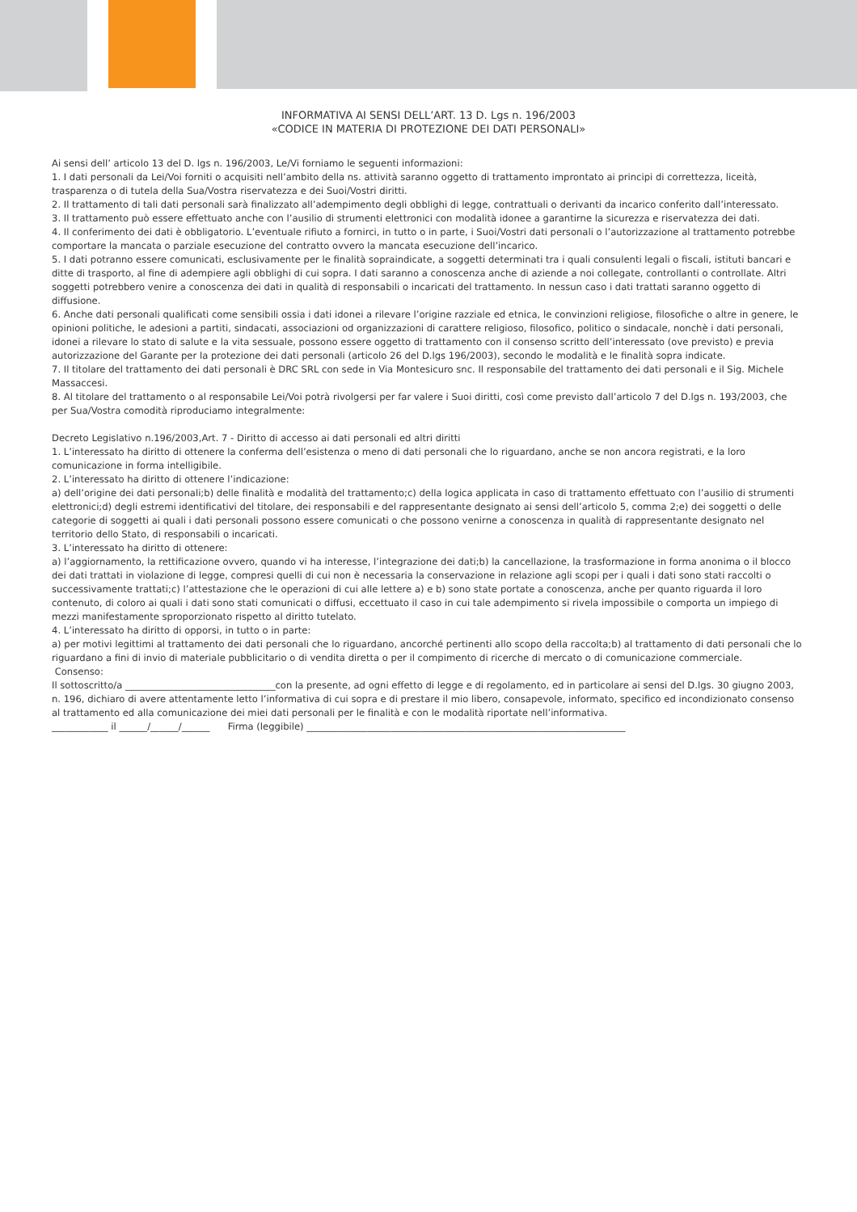INFORMATIVA AI SENSI DELL’ART. 13 D. Lgs n. 196/2003
«CODICE IN MATERIA DI PROTEZIONE DEI DATI PERSONALI»
Ai sensi dell’ articolo 13 del D. lgs n. 196/2003, Le/Vi forniamo le seguenti informazioni:
1. I dati personali da Lei/Voi forniti o acquisiti nell’ambito della ns. attività saranno oggetto di trattamento improntato ai principi di correttezza, liceità, trasparenza o di tutela della Sua/Vostra riservatezza e dei Suoi/Vostri diritti.
2. Il trattamento di tali dati personali sarà finalizzato all’adempimento degli obblighi di legge, contrattuali o derivanti da incarico conferito dall’interessato.
3. Il trattamento può essere effettuato anche con l’ausilio di strumenti elettronici con modalità idonee a garantirne la sicurezza e riservatezza dei dati.
4. Il conferimento dei dati è obbligatorio. L’eventuale rifiuto a fornirci, in tutto o in parte, i Suoi/Vostri dati personali o l’autorizzazione al trattamento potrebbe comportare la mancata o parziale esecuzione del contratto ovvero la mancata esecuzione dell’incarico.
5. I dati potranno essere comunicati, esclusivamente per le finalità sopraindicate, a soggetti determinati tra i quali consulenti legali o fiscali, istituti bancari e ditte di trasporto, al fine di adempiere agli obblighi di cui sopra. I dati saranno a conoscenza anche di aziende a noi collegate, controllanti o controllate. Altri soggetti potrebbero venire a conoscenza dei dati in qualità di responsabili o incaricati del trattamento. In nessun caso i dati trattati saranno oggetto di diffusione.
6. Anche dati personali qualificati come sensibili ossia i dati idonei a rilevare l’origine razziale ed etnica, le convinzioni religiose, filosofiche o altre in genere, le opinioni politiche, le adesioni a partiti, sindacati, associazioni od organizzazioni di carattere religioso, filosofico, politico o sindacale, nonchè i dati personali, idonei a rilevare lo stato di salute e la vita sessuale, possono essere oggetto di trattamento con il consenso scritto dell’interessato (ove previsto) e previa autorizzazione del Garante per la protezione dei dati personali (articolo 26 del D.lgs 196/2003), secondo le modalità e le finalità sopra indicate.
7. Il titolare del trattamento dei dati personali è DRC SRL con sede in Via Montesicuro snc. Il responsabile del trattamento dei dati personali e il Sig. Michele Massaccesi.
8. Al titolare del trattamento o al responsabile Lei/Voi potrà rivolgersi per far valere i Suoi diritti, così come previsto dall’articolo 7 del D.lgs n. 193/2003, che per Sua/Vostra comodità riproduciamo integralmente:
Decreto Legislativo n.196/2003,Art. 7 - Diritto di accesso ai dati personali ed altri diritti
1. L’interessato ha diritto di ottenere la conferma dell’esistenza o meno di dati personali che lo riguardano, anche se non ancora registrati, e la loro comunicazione in forma intelligibile.
2. L’interessato ha diritto di ottenere l’indicazione:
a) dell’origine dei dati personali;b) delle finalità e modalità del trattamento;c) della logica applicata in caso di trattamento effettuato con l’ausilio di strumenti elettronici;d) degli estremi identificativi del titolare, dei responsabili e del rappresentante designato ai sensi dell’articolo 5, comma 2;e) dei soggetti o delle categorie di soggetti ai quali i dati personali possono essere comunicati o che possono venirne a conoscenza in qualità di rappresentante designato nel territorio dello Stato, di responsabili o incaricati.
3. L’interessato ha diritto di ottenere:
a) l’aggiornamento, la rettificazione ovvero, quando vi ha interesse, l’integrazione dei dati;b) la cancellazione, la trasformazione in forma anonima o il blocco dei dati trattati in violazione di legge, compresi quelli di cui non è necessaria la conservazione in relazione agli scopi per i quali i dati sono stati raccolti o successivamente trattati;c) l’attestazione che le operazioni di cui alle lettere a) e b) sono state portate a conoscenza, anche per quanto riguarda il loro contenuto, di coloro ai quali i dati sono stati comunicati o diffusi, eccettuato il caso in cui tale adempimento si rivela impossibile o comporta un impiego di mezzi manifestamente sproporzionato rispetto al diritto tutelato.
4. L’interessato ha diritto di opporsi, in tutto o in parte:
a) per motivi legittimi al trattamento dei dati personali che lo riguardano, ancorché pertinenti allo scopo della raccolta;b) al trattamento di dati personali che lo riguardano a fini di invio di materiale pubblicitario o di vendita diretta o per il compimento di ricerche di mercato o di comunicazione commerciale.
Consenso:
Il sottoscritto/a ________________________________con la presente, ad ogni effetto di legge e di regolamento, ed in particolare ai sensi del D.lgs. 30 giugno 2003, n. 196, dichiaro di avere attentamente letto l’informativa di cui sopra e di prestare il mio libero, consapevole, informato, specifico ed incondizionato consenso al trattamento ed alla comunicazione dei miei dati personali per le finalità e con le modalità riportate nell’informativa.
____________ il ______/______/______ Firma (leggibile) ____________________________________________________________________